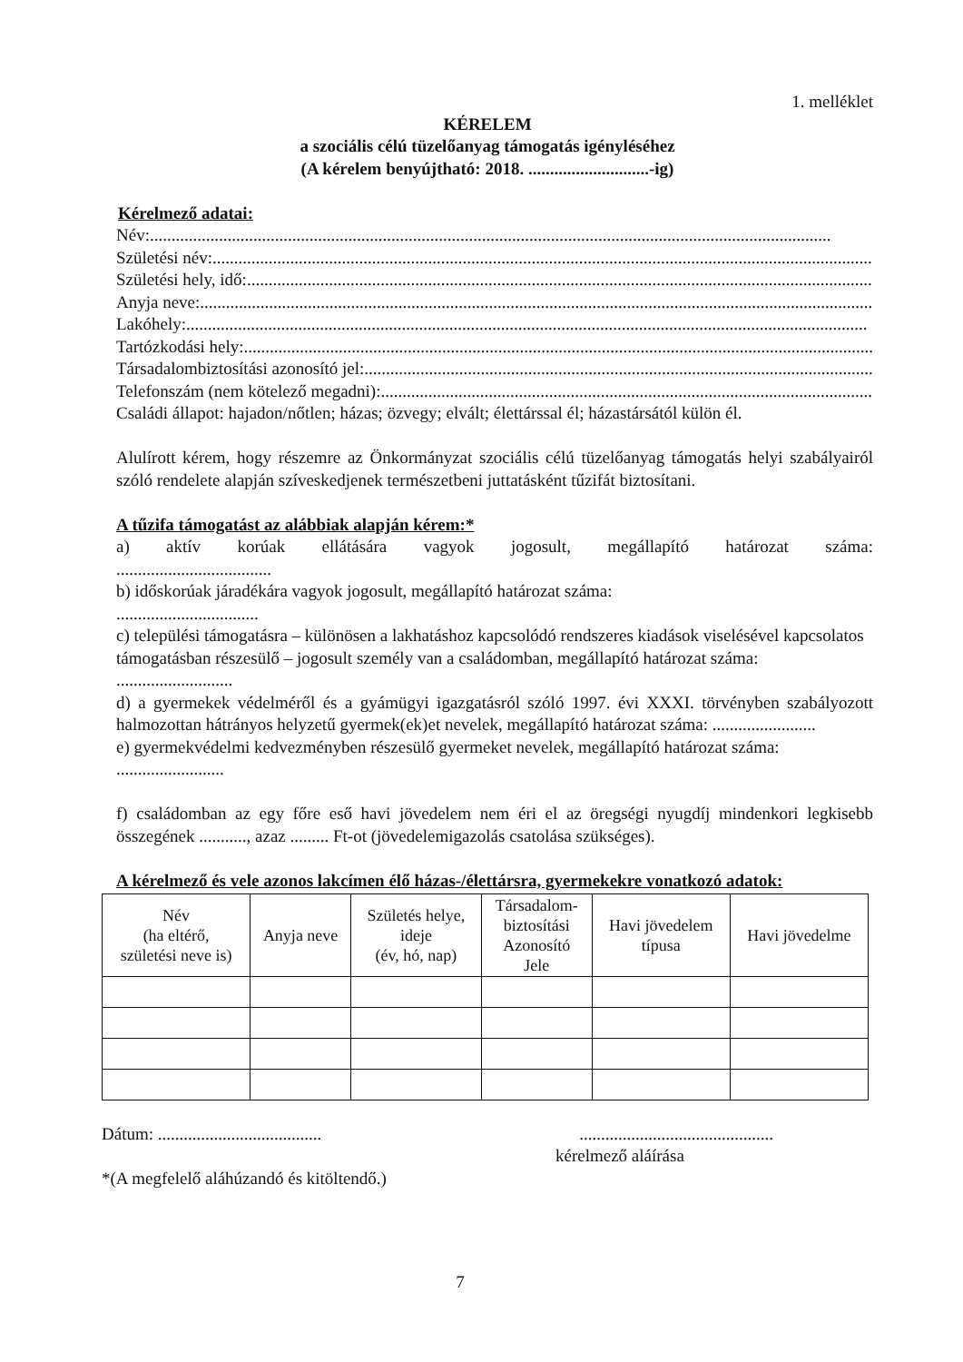1. melléklet
KÉRELEM
a szociális célú tüzelőanyag támogatás igényléséhez
(A kérelem benyújtható: 2018. ............................-ig)
Kérelmező adatai:
Név: ..............................................................................................................................................................
Születési név:..............................................................................................................................................................
Születési hely, idő: ..............................................................................................................................................................
Anyja neve: ..............................................................................................................................................................
Lakóhely:..............................................................................................................................................................
Tartózkodási hely: ..............................................................................................................................................................
Társadalombiztosítási azonosító jel: ..............................................................................................................................................................
Telefonszám (nem kötelező megadni): ..............................................................................................................................................................
Családi állapot: hajadon/nőtlen; házas; özvegy; elvált; élettárssal él; házastársától külön él.
Alulírott kérem, hogy részemre az Önkormányzat szociális célú tüzelőanyag támogatás helyi szabályairól szóló rendelete alapján szíveskedjenek természetbeni juttatásként tűzifát biztosítani.
A tűzifa támogatást az alábbiak alapján kérem:*
a) aktív korúak ellátására vagyok jogosult, megállapító határozat száma:
....................................
b) időskorúak járadékára vagyok jogosult, megállapító határozat száma:
.................................
c) települési támogatásra – különösen a lakhatáshoz kapcsolódó rendszeres kiadások viselésével kapcsolatos támogatásban részesülő – jogosult személy van a családomban, megállapító határozat száma: ...........................
d) a gyermekek védelméről és a gyámügyi igazgatásról szóló 1997. évi XXXI. törvényben szabályozott halmozottan hátrányos helyzetű gyermek(ek)et nevelek, megállapító határozat száma: ........................
e) gyermekvédelmi kedvezményben részesülő gyermeket nevelek, megállapító határozat száma: .........................
f) családomban az egy főre eső havi jövedelem nem éri el az öregségi nyugdíj mindenkori legkisebb összegének ..........., azaz ......... Ft-ot (jövedelemigazolás csatolása szükséges).
A kérelmező és vele azonos lakcímen élő házas-/élettársra, gyermekekre vonatkozó adatok:
| Név (ha eltérő, születési neve is) | Anyja neve | Születés helye, ideje (év, hó, nap) | Társadalom- biztosítási Azonosító Jele | Havi jövedelem típusa | Havi jövedelme |
| --- | --- | --- | --- | --- | --- |
Dátum: ...................................................................................
kérelmező aláírása
*(A megfelelő aláhúzandó és kitöltendő.)
7